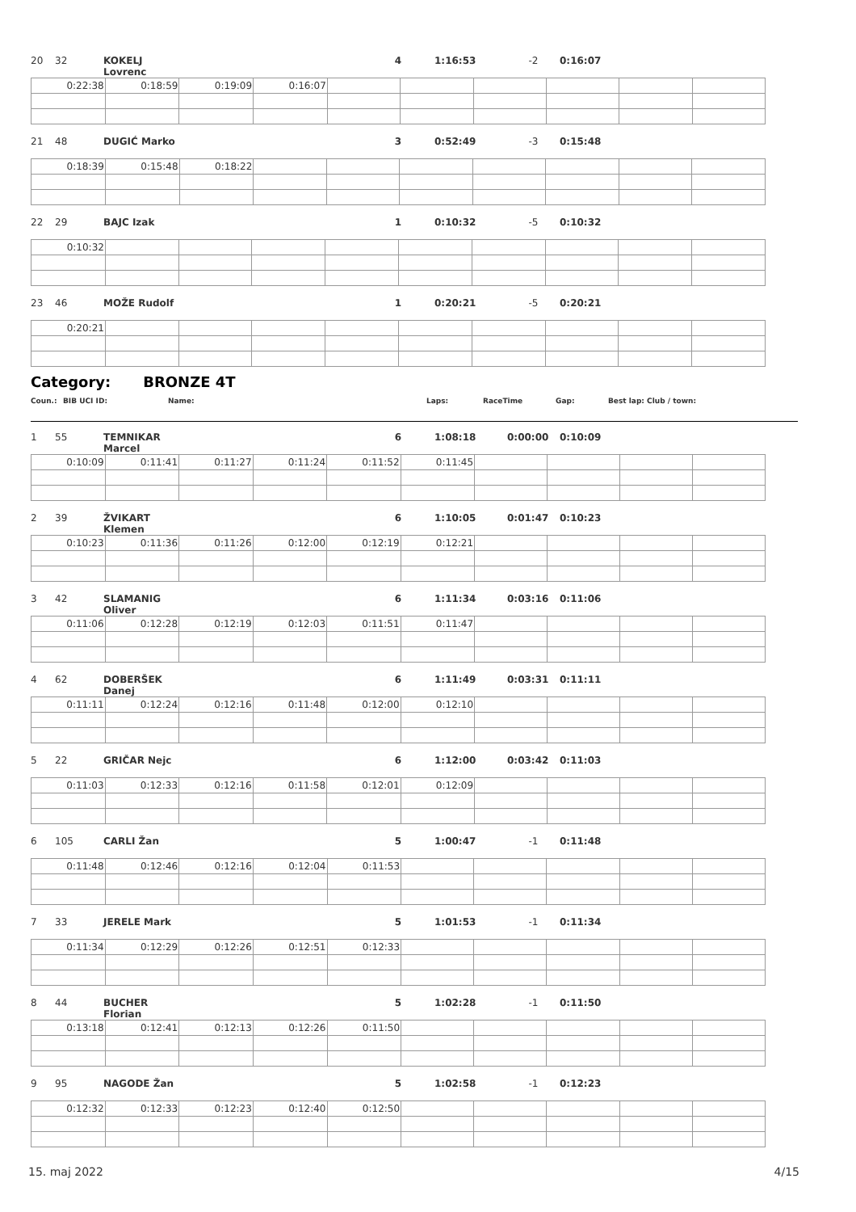20 32 KOKELJ Lovrenc 4 1:16:53 -2 0:16:07
| 0:22:38 | 0:18:59 | 0:19:09 | 0:16:07 | | | | | | |
21 48 DUGIĆ Marko 3 0:52:49 -3 0:15:48
| 0:18:39 | 0:15:48 | 0:18:22 | | | | | | | |
22 29 BAJC Izak 1 0:10:32 -5 0:10:32
| 0:10:32 | | | | | | | | | |
23 46 MOŽE Rudolf 1 0:20:21 -5 0:20:21
| 0:20:21 | | | | | | | | | |
Category: BRONZE 4T
Coun.: BIB UCI ID: Name: Laps: RaceTime Gap: Best lap: Club / town:
1 55 TEMNIKAR Marcel 6 1:08:18 0:00:00 0:10:09
| 0:10:09 | 0:11:41 | 0:11:27 | 0:11:24 | 0:11:52 | 0:11:45 | | | | |
2 39 ŽVIKART Klemen 6 1:10:05 0:01:47 0:10:23
| 0:10:23 | 0:11:36 | 0:11:26 | 0:12:00 | 0:12:19 | 0:12:21 | | | | |
3 42 SLAMANIG Oliver 6 1:11:34 0:03:16 0:11:06
| 0:11:06 | 0:12:28 | 0:12:19 | 0:12:03 | 0:11:51 | 0:11:47 | | | | |
4 62 DOBERŠEK Danej 6 1:11:49 0:03:31 0:11:11
| 0:11:11 | 0:12:24 | 0:12:16 | 0:11:48 | 0:12:00 | 0:12:10 | | | | |
5 22 GRIČAR Nejc 6 1:12:00 0:03:42 0:11:03
| 0:11:03 | 0:12:33 | 0:12:16 | 0:11:58 | 0:12:01 | 0:12:09 | | | | |
6 105 CARLI Žan 5 1:00:47 -1 0:11:48
| 0:11:48 | 0:12:46 | 0:12:16 | 0:12:04 | 0:11:53 | | | | | |
7 33 JERELE Mark 5 1:01:53 -1 0:11:34
| 0:11:34 | 0:12:29 | 0:12:26 | 0:12:51 | 0:12:33 | | | | | |
8 44 BUCHER Florian 5 1:02:28 -1 0:11:50
| 0:13:18 | 0:12:41 | 0:12:13 | 0:12:26 | 0:11:50 | | | | | |
9 95 NAGODE Žan 5 1:02:58 -1 0:12:23
| 0:12:32 | 0:12:33 | 0:12:23 | 0:12:40 | 0:12:50 | | | | | |
15. maj 2022 4/15